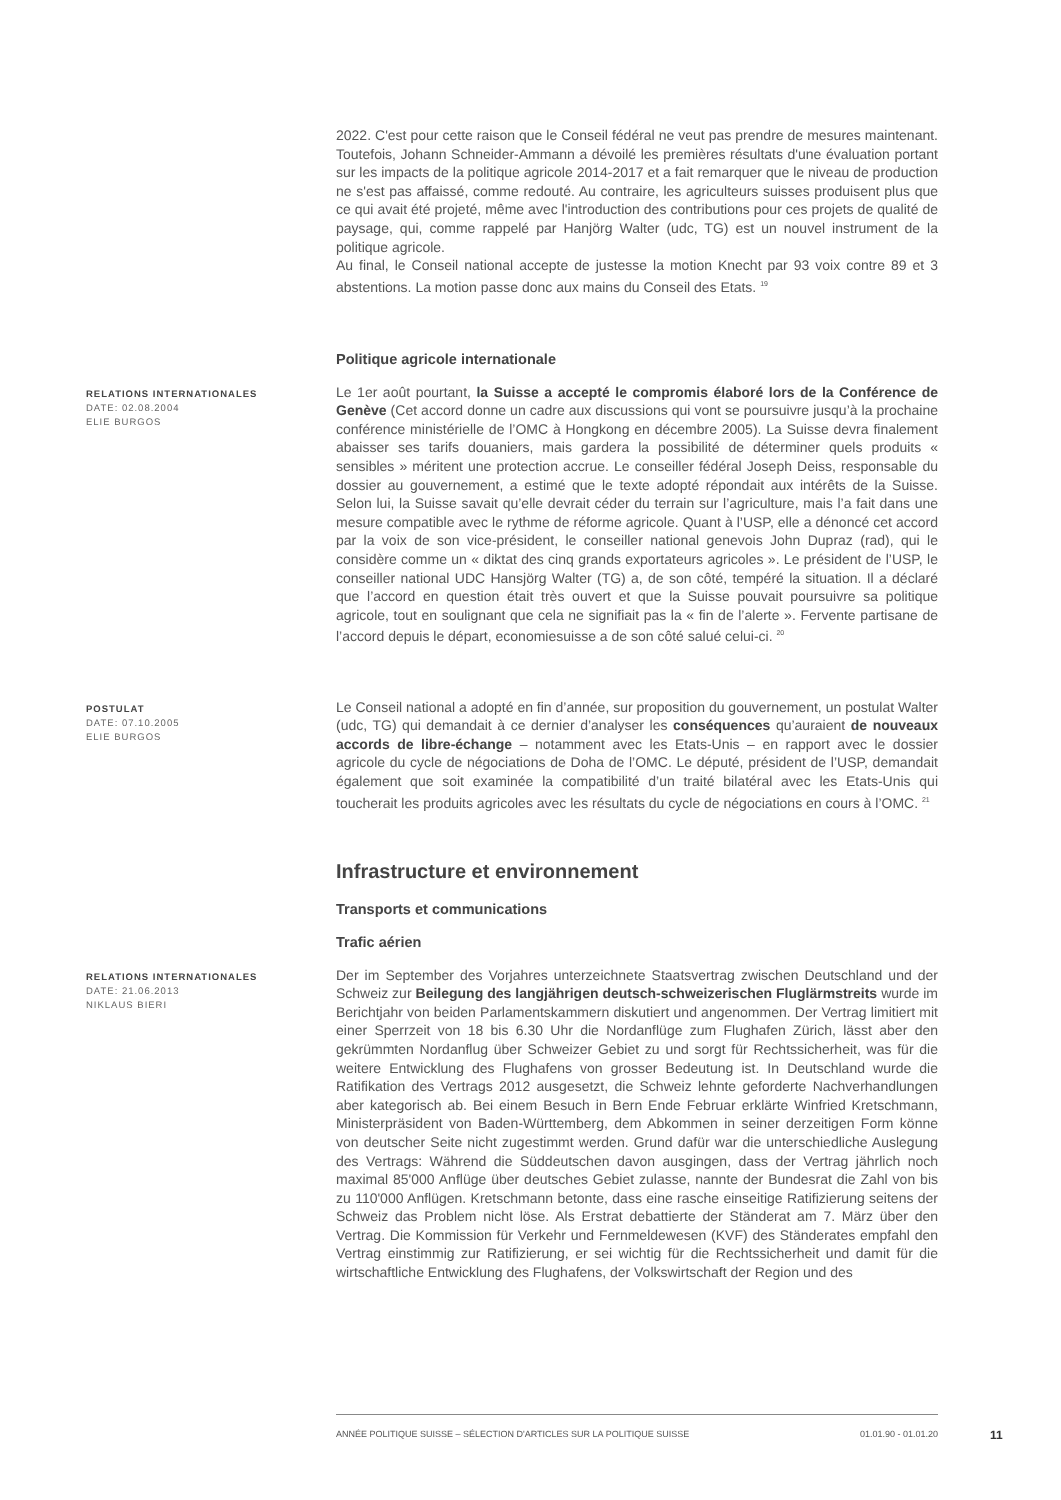2022. C'est pour cette raison que le Conseil fédéral ne veut pas prendre de mesures maintenant. Toutefois, Johann Schneider-Ammann a dévoilé les premières résultats d'une évaluation portant sur les impacts de la politique agricole 2014-2017 et a fait remarquer que le niveau de production ne s'est pas affaissé, comme redouté. Au contraire, les agriculteurs suisses produisent plus que ce qui avait été projeté, même avec l'introduction des contributions pour ces projets de qualité de paysage, qui, comme rappelé par Hanjörg Walter (udc, TG) est un nouvel instrument de la politique agricole.
Au final, le Conseil national accepte de justesse la motion Knecht par 93 voix contre 89 et 3 abstentions. La motion passe donc aux mains du Conseil des Etats. <sup>19</sup>
Politique agricole internationale
RELATIONS INTERNATIONALES
DATE: 02.08.2004
ELIE BURGOS
Le 1er août pourtant, la Suisse a accepté le compromis élaboré lors de la Conférence de Genève (Cet accord donne un cadre aux discussions qui vont se poursuivre jusqu’à la prochaine conférence ministérielle de l’OMC à Hongkong en décembre 2005). La Suisse devra finalement abaisser ses tarifs douaniers, mais gardera la possibilité de déterminer quels produits « sensibles » méritent une protection accrue. Le conseiller fédéral Joseph Deiss, responsable du dossier au gouvernement, a estimé que le texte adopté répondait aux intérêts de la Suisse. Selon lui, la Suisse savait qu’elle devrait céder du terrain sur l’agriculture, mais l’a fait dans une mesure compatible avec le rythme de réforme agricole. Quant à l’USP, elle a dénoncé cet accord par la voix de son vice-président, le conseiller national genevois John Dupraz (rad), qui le considère comme un « diktat des cinq grands exportateurs agricoles ». Le président de l’USP, le conseiller national UDC Hansjörg Walter (TG) a, de son côté, tempéré la situation. Il a déclaré que l’accord en question était très ouvert et que la Suisse pouvait poursuivre sa politique agricole, tout en soulignant que cela ne signifiait pas la « fin de l’alerte ». Fervente partisane de l’accord depuis le départ, economiesuisse a de son côté salué celui-ci. <sup>20</sup>
POSTULAT
DATE: 07.10.2005
ELIE BURGOS
Le Conseil national a adopté en fin d’année, sur proposition du gouvernement, un postulat Walter (udc, TG) qui demandait à ce dernier d’analyser les conséquences qu’auraient de nouveaux accords de libre-échange – notamment avec les Etats-Unis – en rapport avec le dossier agricole du cycle de négociations de Doha de l’OMC. Le député, président de l’USP, demandait également que soit examinée la compatibilité d’un traité bilatéral avec les Etats-Unis qui toucherait les produits agricoles avec les résultats du cycle de négociations en cours à l’OMC. <sup>21</sup>
Infrastructure et environnement
Transports et communications
Trafic aérien
RELATIONS INTERNATIONALES
DATE: 21.06.2013
NIKLAUS BIERI
Der im September des Vorjahres unterzeichnete Staatsvertrag zwischen Deutschland und der Schweiz zur Beilegung des langjährigen deutsch-schweizerischen Fluglärmstreits wurde im Berichtjahr von beiden Parlamentskammern diskutiert und angenommen. Der Vertrag limitiert mit einer Sperrzeit von 18 bis 6.30 Uhr die Nordanflüge zum Flughafen Zürich, lässt aber den gekrümmten Nordanflug über Schweizer Gebiet zu und sorgt für Rechtssicherheit, was für die weitere Entwicklung des Flughafens von grosser Bedeutung ist. In Deutschland wurde die Ratifikation des Vertrags 2012 ausgesetzt, die Schweiz lehnte geforderte Nachverhandlungen aber kategorisch ab. Bei einem Besuch in Bern Ende Februar erklärte Winfried Kretschmann, Ministerpräsident von Baden-Württemberg, dem Abkommen in seiner derzeitigen Form könne von deutscher Seite nicht zugestimmt werden. Grund dafür war die unterschiedliche Auslegung des Vertrags: Während die Süddeutschen davon ausgingen, dass der Vertrag jährlich noch maximal 85'000 Anflüge über deutsches Gebiet zulasse, nannte der Bundesrat die Zahl von bis zu 110'000 Anflügen. Kretschmann betonte, dass eine rasche einseitige Ratifizierung seitens der Schweiz das Problem nicht löse. Als Erstrat debattierte der Ständerat am 7. März über den Vertrag. Die Kommission für Verkehr und Fernmeldewesen (KVF) des Ständerates empfahl den Vertrag einstimmig zur Ratifizierung, er sei wichtig für die Rechtssicherheit und damit für die wirtschaftliche Entwicklung des Flughafens, der Volkswirtschaft der Region und des
ANNÉE POLITIQUE SUISSE – SÉLECTION D'ARTICLES SUR LA POLITIQUE SUISSE 01.01.90 - 01.01.20
11